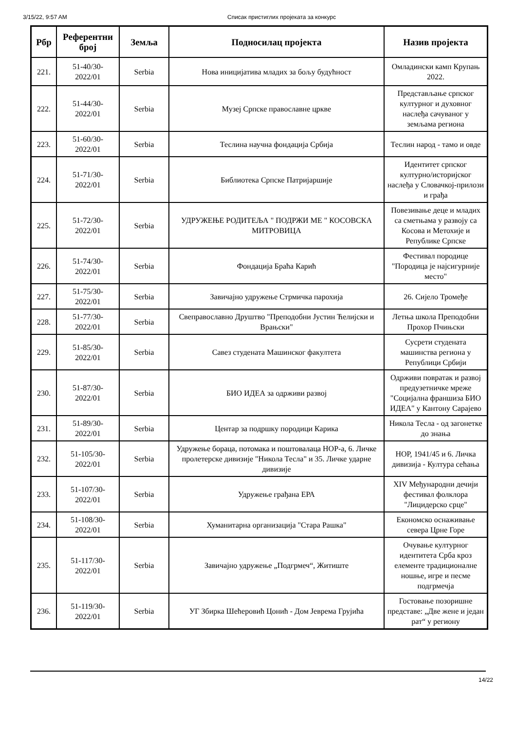3/15/22, 9:57 AM Списак пристиглих пројеката за конкурс
| Рбр | Референтни број | Земља | Подносилац пројекта | Назив пројекта |
| --- | --- | --- | --- | --- |
| 221. | 51-40/30-2022/01 | Serbia | Нова иницијатива младих за бољу будућност | Омладински камп Крупањ 2022. |
| 222. | 51-44/30-2022/01 | Serbia | Музеј Српске православне цркве | Представљање српског културног и духовног наслеђа сачуваног у земљама региона |
| 223. | 51-60/30-2022/01 | Serbia | Теслина научна фондација Србија | Теслин народ - тамо и овде |
| 224. | 51-71/30-2022/01 | Serbia | Библиотека Српске Патријаршије | Идентитет српског културно/историјског наслеђа у Словачкој-прилози и грађа |
| 225. | 51-72/30-2022/01 | Serbia | УДРУЖЕЊЕ РОДИТЕЉА " ПОДРЖИ МЕ " КОСОВСКА МИТРОВИЦА | Повезивање деце и младих са сметњама у развоју са Косова и Метохије и Републике Српске |
| 226. | 51-74/30-2022/01 | Serbia | Фондација Браћа Карић | Фестивал породице "Породица је најсигурније место" |
| 227. | 51-75/30-2022/01 | Serbia | Завичајно удружење Стрмичка парохија | 26. Сијело Тромеђе |
| 228. | 51-77/30-2022/01 | Serbia | Свеправославно Друштво "Преподобни Јустин Ћелијски и Врањски" | Летња школа Преподобни Прохор Пчињски |
| 229. | 51-85/30-2022/01 | Serbia | Савез студената Машинског факултета | Сусрети студената машинства региона у Републици Србији |
| 230. | 51-87/30-2022/01 | Serbia | БИО ИДЕА за одрживи развој | Одрживи повратак и развој предузетничке мреже "Социјална франшиза БИО ИДЕА" у Кантону Сарајево |
| 231. | 51-89/30-2022/01 | Serbia | Центар за подршку породици Карика | Никола Тесла - од загонетке до знања |
| 232. | 51-105/30-2022/01 | Serbia | Удружење бораца, потомака и поштовалаца НОР-а, 6. Личке пролетерске дивизије "Никола Тесла" и 35. Личке ударне дивизије | НОР, 1941/45 и 6. Личка дивизија - Култура сећања |
| 233. | 51-107/30-2022/01 | Serbia | Удружење грађана ЕРА | XIV Међународни дечији фестивал фолклора "Лицидерско срце" |
| 234. | 51-108/30-2022/01 | Serbia | Хуманитарна организација "Стара Рашка" | Економско оснаживање севера Црне Горе |
| 235. | 51-117/30-2022/01 | Serbia | Завичајно удружење „Подгрмеч“, Житиште | Очување културног идентитета Срба кроз елементе традиционалне ношње, игре и песме подгрмечја |
| 236. | 51-119/30-2022/01 | Serbia | УГ Збирка Шећеровић Цонић - Дом Јеврема Грујића | Гостовање позоришне представе: „Две жене и један рат“ у региону |
14/22